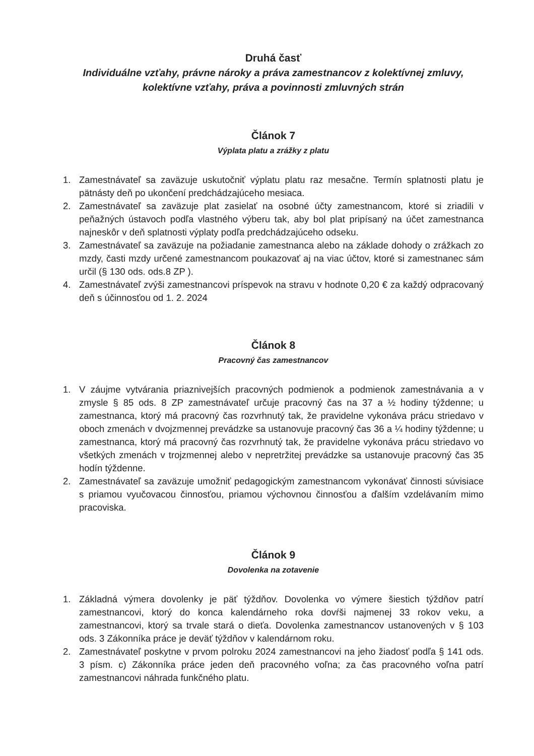Druhá časť
Individuálne vzťahy, právne nároky a práva zamestnancov z kolektívnej zmluvy, kolektívne vzťahy, práva a povinnosti zmluvných strán
Článok 7
Výplata platu a zrážky z platu
1. Zamestnávateľ sa zaväzuje uskutočniť výplatu platu raz mesačne. Termín splatnosti platu je pätnásty deň po ukončení predchádzajúceho mesiaca.
2. Zamestnávateľ sa zaväzuje plat zasielať na osobné účty zamestnancom, ktoré si zriadili v peňažných ústavoch podľa vlastného výberu tak, aby bol plat pripísaný na účet zamestnanca najneskôr v deň splatnosti výplaty podľa predchádzajúceho odseku.
3. Zamestnávateľ sa zaväzuje na požiadanie zamestnanca alebo na základe dohody o zrážkach zo mzdy, časti mzdy určené zamestnancom poukazovať aj na viac účtov, ktoré si zamestnanec sám určil (§ 130 ods. ods.8 ZP ).
4. Zamestnávateľ zvýši zamestnancovi príspevok na stravu v hodnote 0,20 € za každý odpracovaný deň s účinnosťou od 1. 2. 2024
Článok 8
Pracovný čas zamestnancov
1. V záujme vytvárania priaznivejších pracovných podmienok a podmienok zamestnávania a v zmysle § 85 ods. 8 ZP zamestnávateľ určuje pracovný čas na 37 a ½ hodiny týždenne; u zamestnanca, ktorý má pracovný čas rozvrhnutý tak, že pravidelne vykonáva prácu striedavo v oboch zmenách v dvojzmennej prevádzke sa ustanovuje pracovný čas 36 a ¼ hodiny týždenne; u zamestnanca, ktorý má pracovný čas rozvrhnutý tak, že pravidelne vykonáva prácu striedavo vo všetkých zmenách v trojzmennej alebo v nepretržitej prevádzke sa ustanovuje pracovný čas 35 hodín týždenne.
2. Zamestnávateľ sa zaväzuje umožniť pedagogickým zamestnancom vykonávať činnosti súvisiace s priamou vyučovacou činnosťou, priamou výchovnou činnosťou a ďalším vzdelávaním mimo pracoviska.
Článok 9
Dovolenka na zotavenie
1. Základná výmera dovolenky je päť týždňov. Dovolenka vo výmere šiestich týždňov patrí zamestnancovi, ktorý do konca kalendárneho roka dovŕši najmenej 33 rokov veku, a zamestnancovi, ktorý sa trvale stará o dieťa. Dovolenka zamestnancov ustanovených v § 103 ods. 3 Zákonníka práce je deväť týždňov v kalendárnom roku.
2. Zamestnávateľ poskytne v prvom polroku 2024 zamestnancovi na jeho žiadosť podľa § 141 ods. 3 písm. c) Zákonníka práce jeden deň pracovného voľna; za čas pracovného voľna patrí zamestnancovi náhrada funkčného platu.